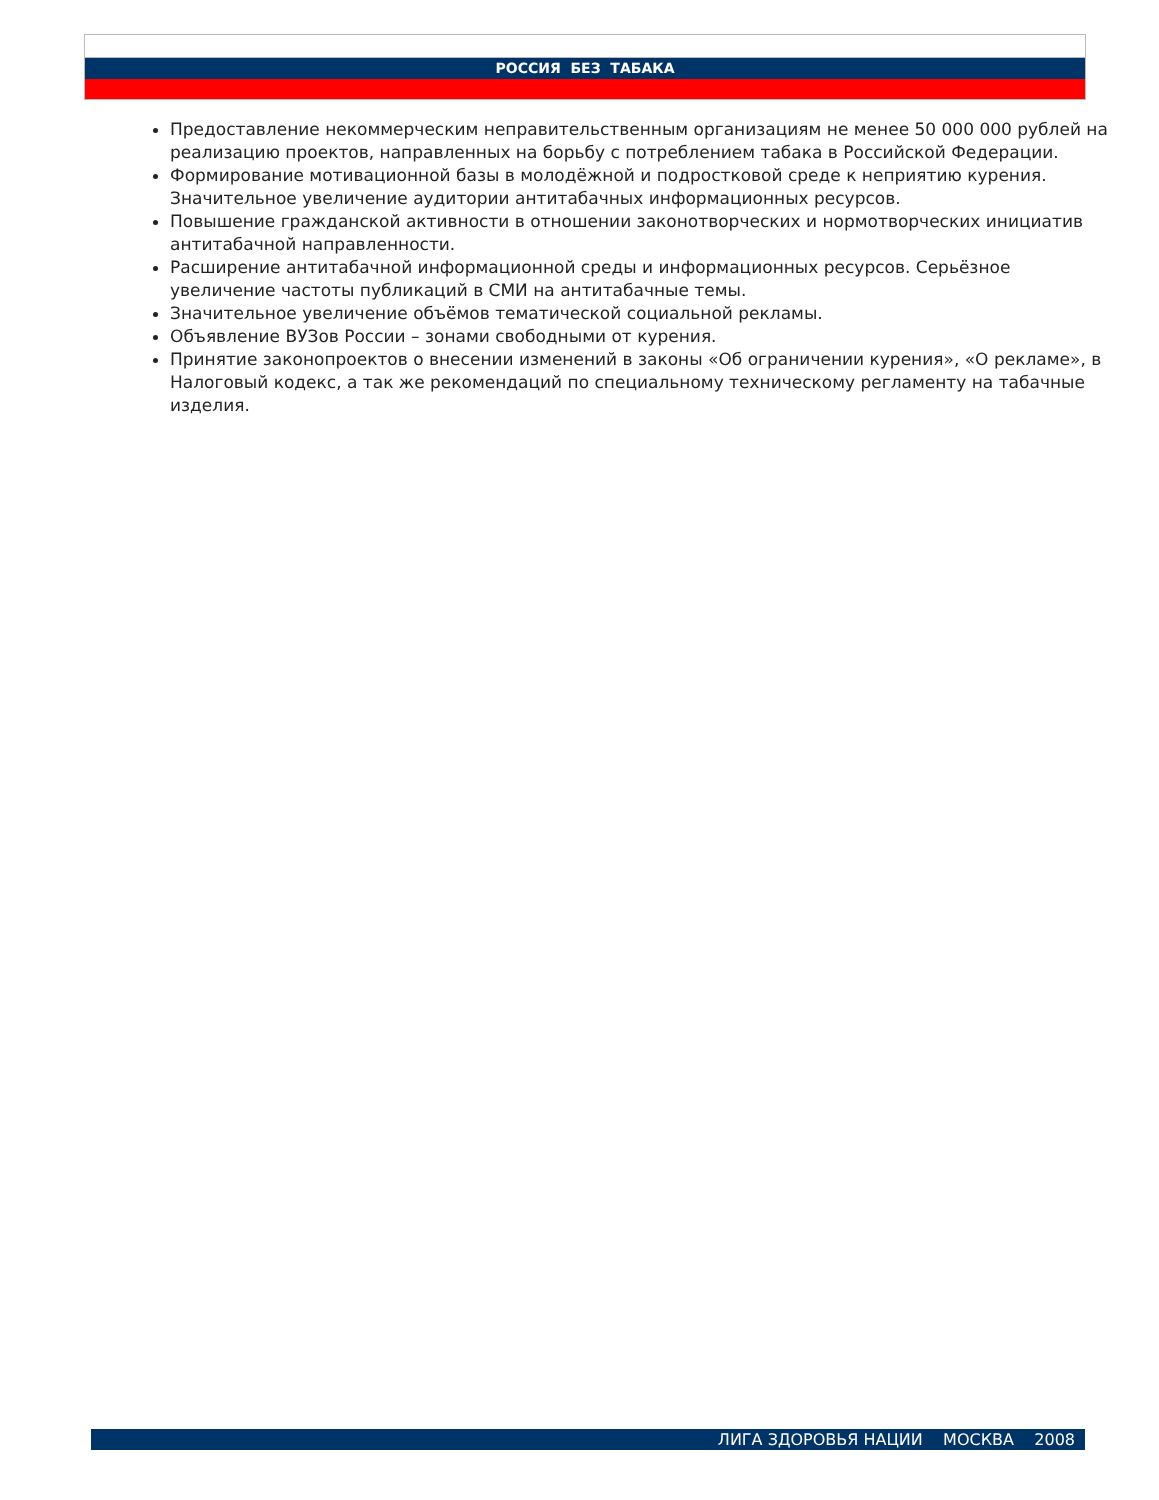РОССИЯ БЕЗ ТАБАКА
Предоставление некоммерческим неправительственным организациям не менее 50 000 000 рублей на реализацию проектов, направленных на борьбу с потреблением табака в Российской Федерации.
Формирование мотивационной базы в молодёжной и подростковой среде к неприятию курения. Значительное увеличение аудитории антитабачных информационных ресурсов.
Повышение гражданской активности в отношении законотворческих и нормотворческих инициатив антитабачной направленности.
Расширение антитабачной информационной среды и информационных ресурсов. Серьёзное увеличение частоты публикаций в СМИ на антитабачные темы.
Значительное увеличение объёмов тематической социальной рекламы.
Объявление ВУЗов России – зонами свободными от курения.
Принятие законопроектов о внесении изменений в законы «Об ограничении курения», «О рекламе», в Налоговый кодекс, а так же рекомендаций по специальному техническому регламенту на табачные изделия.
ЛИГА ЗДОРОВЬЯ НАЦИИ МОСКВА 2008